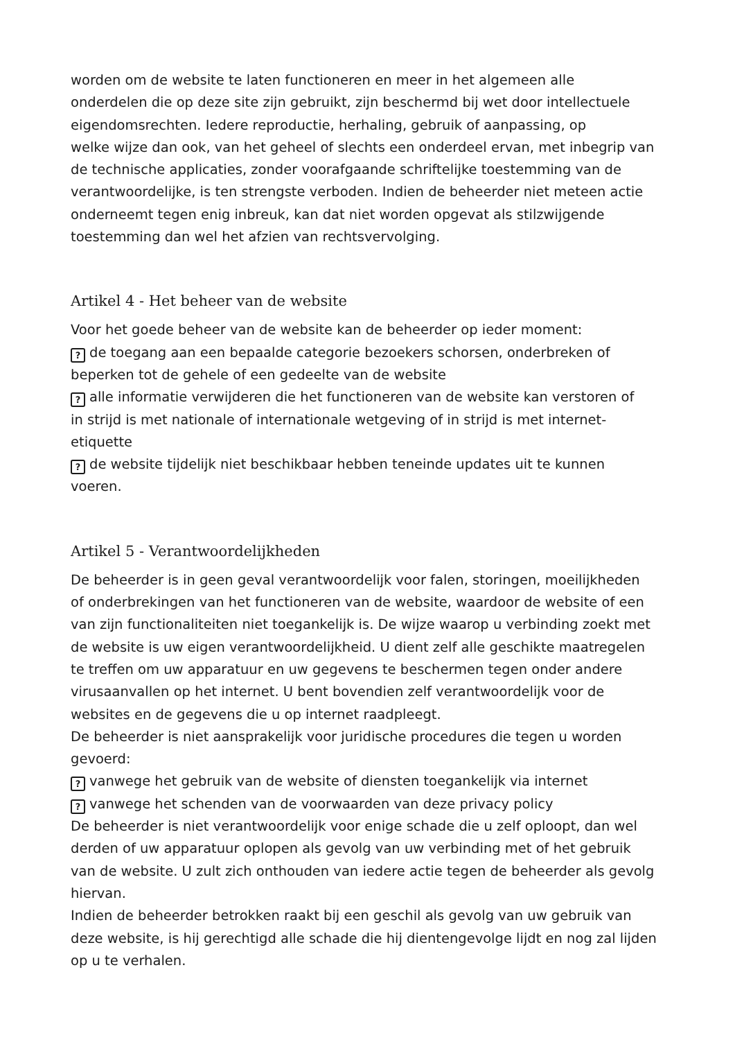worden om de website te laten functioneren en meer in het algemeen alle
onderdelen die op deze site zijn gebruikt, zijn beschermd bij wet door intellectuele
eigendomsrechten. Iedere reproductie, herhaling, gebruik of aanpassing, op
welke wijze dan ook, van het geheel of slechts een onderdeel ervan, met inbegrip van
de technische applicaties, zonder voorafgaande schriftelijke toestemming van de
verantwoordelijke, is ten strengste verboden. Indien de beheerder niet meteen actie
onderneemt tegen enig inbreuk, kan dat niet worden opgevat als stilzwijgende
toestemming dan wel het afzien van rechtsvervolging.
Artikel 4 - Het beheer van de website
Voor het goede beheer van de website kan de beheerder op ieder moment:
? de toegang aan een bepaalde categorie bezoekers schorsen, onderbreken of
beperken tot de gehele of een gedeelte van de website
? alle informatie verwijderen die het functioneren van de website kan verstoren of
in strijd is met nationale of internationale wetgeving of in strijd is met internet-
etiquette
? de website tijdelijk niet beschikbaar hebben teneinde updates uit te kunnen
voeren.
Artikel 5 - Verantwoordelijkheden
De beheerder is in geen geval verantwoordelijk voor falen, storingen, moeilijkheden
of onderbrekingen van het functioneren van de website, waardoor de website of een
van zijn functionaliteiten niet toegankelijk is. De wijze waarop u verbinding zoekt met
de website is uw eigen verantwoordelijkheid. U dient zelf alle geschikte maatregelen
te treffen om uw apparatuur en uw gegevens te beschermen tegen onder andere
virusaanvallen op het internet. U bent bovendien zelf verantwoordelijk voor de
websites en de gegevens die u op internet raadpleegt.
De beheerder is niet aansprakelijk voor juridische procedures die tegen u worden
gevoerd:
? vanwege het gebruik van de website of diensten toegankelijk via internet
? vanwege het schenden van de voorwaarden van deze privacy policy
De beheerder is niet verantwoordelijk voor enige schade die u zelf oploopt, dan wel
derden of uw apparatuur oplopen als gevolg van uw verbinding met of het gebruik
van de website. U zult zich onthouden van iedere actie tegen de beheerder als gevolg
hiervan.
Indien de beheerder betrokken raakt bij een geschil als gevolg van uw gebruik van
deze website, is hij gerechtigd alle schade die hij dientengevolge lijdt en nog zal lijden
op u te verhalen.